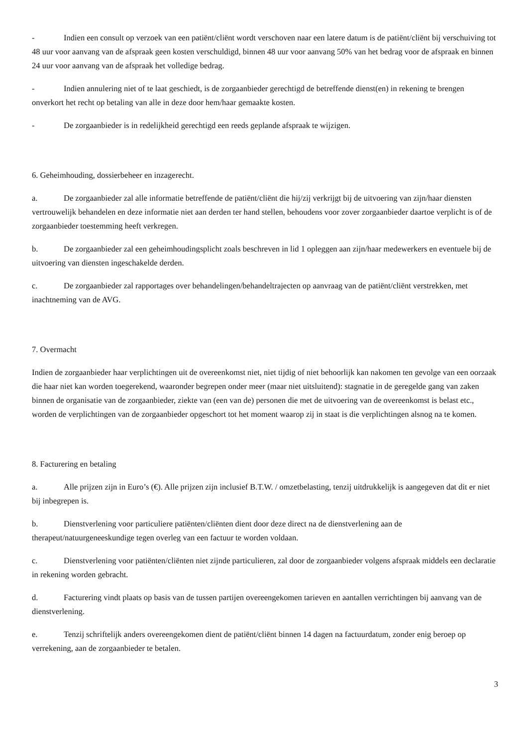- Indien een consult op verzoek van een patiënt/cliënt wordt verschoven naar een latere datum is de patiënt/cliënt bij verschuiving tot 48 uur voor aanvang van de afspraak geen kosten verschuldigd, binnen 48 uur voor aanvang 50% van het bedrag voor de afspraak en binnen 24 uur voor aanvang van de afspraak het volledige bedrag.
- Indien annulering niet of te laat geschiedt, is de zorgaanbieder gerechtigd de betreffende dienst(en) in rekening te brengen onverkort het recht op betaling van alle in deze door hem/haar gemaakte kosten.
- De zorgaanbieder is in redelijkheid gerechtigd een reeds geplande afspraak te wijzigen.
6. Geheimhouding, dossierbeheer en inzagerecht.
a. De zorgaanbieder zal alle informatie betreffende de patiënt/cliënt die hij/zij verkrijgt bij de uitvoering van zijn/haar diensten vertrouwelijk behandelen en deze informatie niet aan derden ter hand stellen, behoudens voor zover zorgaanbieder daartoe verplicht is of de zorgaanbieder toestemming heeft verkregen.
b. De zorgaanbieder zal een geheimhoudingsplicht zoals beschreven in lid 1 opleggen aan zijn/haar medewerkers en eventuele bij de uitvoering van diensten ingeschakelde derden.
c. De zorgaanbieder zal rapportages over behandelingen/behandeltrajecten op aanvraag van de patiënt/cliënt verstrekken, met inachtneming van de AVG.
7. Overmacht
Indien de zorgaanbieder haar verplichtingen uit de overeenkomst niet, niet tijdig of niet behoorlijk kan nakomen ten gevolge van een oorzaak die haar niet kan worden toegerekend, waaronder begrepen onder meer (maar niet uitsluitend): stagnatie in de geregelde gang van zaken binnen de organisatie van de zorgaanbieder, ziekte van (een van de) personen die met de uitvoering van de overeenkomst is belast etc., worden de verplichtingen van de zorgaanbieder opgeschort tot het moment waarop zij in staat is die verplichtingen alsnog na te komen.
8. Facturering en betaling
a. Alle prijzen zijn in Euro’s (€). Alle prijzen zijn inclusief B.T.W. / omzetbelasting, tenzij uitdrukkelijk is aangegeven dat dit er niet bij inbegrepen is.
b. Dienstverlening voor particuliere patiënten/cliënten dient door deze direct na de dienstverlening aan de therapeut/natuurgeneeskundige tegen overleg van een factuur te worden voldaan.
c. Dienstverlening voor patiënten/cliënten niet zijnde particulieren, zal door de zorgaanbieder volgens afspraak middels een declaratie in rekening worden gebracht.
d. Facturering vindt plaats op basis van de tussen partijen overeengekomen tarieven en aantallen verrichtingen bij aanvang van de dienstverlening.
e. Tenzij schriftelijk anders overeengekomen dient de patiënt/cliënt binnen 14 dagen na factuurdatum, zonder enig beroep op verrekening, aan de zorgaanbieder te betalen.
3